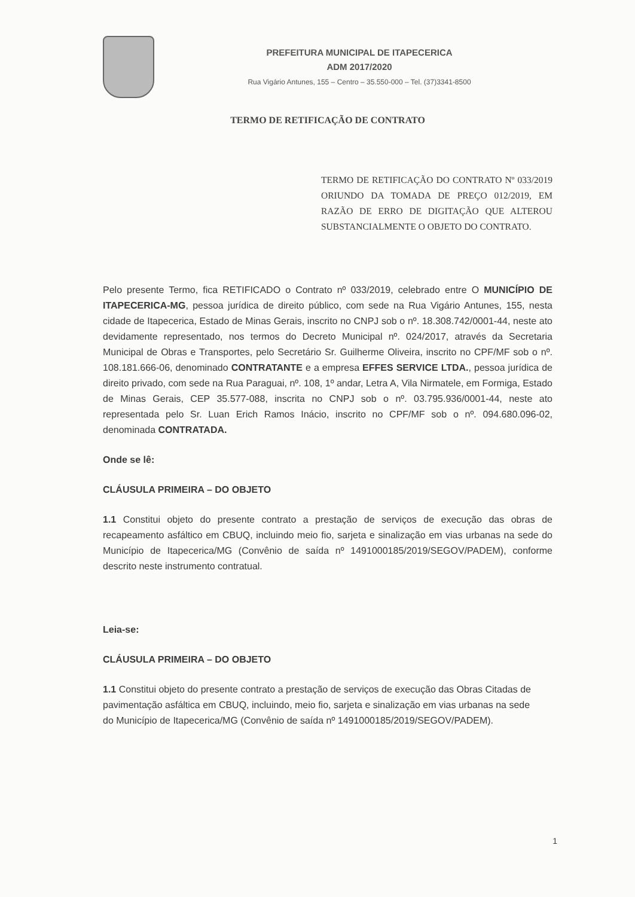PREFEITURA MUNICIPAL DE ITAPECERICA
ADM 2017/2020
Rua Vigário Antunes, 155 – Centro – 35.550-000 – Tel. (37)3341-8500
TERMO DE RETIFICAÇÃO DE CONTRATO
TERMO DE RETIFICAÇÃO DO CONTRATO Nº 033/2019 ORIUNDO DA TOMADA DE PREÇO 012/2019, EM RAZÃO DE ERRO DE DIGITAÇÃO QUE ALTEROU SUBSTANCIALMENTE O OBJETO DO CONTRATO.
Pelo presente Termo, fica RETIFICADO o Contrato nº 033/2019, celebrado entre O MUNICÍPIO DE ITAPECERICA-MG, pessoa jurídica de direito público, com sede na Rua Vigário Antunes, 155, nesta cidade de Itapecerica, Estado de Minas Gerais, inscrito no CNPJ sob o nº. 18.308.742/0001-44, neste ato devidamente representado, nos termos do Decreto Municipal nº. 024/2017, através da Secretaria Municipal de Obras e Transportes, pelo Secretário Sr. Guilherme Oliveira, inscrito no CPF/MF sob o nº. 108.181.666-06, denominado CONTRATANTE e a empresa EFFES SERVICE LTDA., pessoa jurídica de direito privado, com sede na Rua Paraguai, nº. 108, 1º andar, Letra A, Vila Nirmatele, em Formiga, Estado de Minas Gerais, CEP 35.577-088, inscrita no CNPJ sob o nº. 03.795.936/0001-44, neste ato representada pelo Sr. Luan Erich Ramos Inácio, inscrito no CPF/MF sob o nº. 094.680.096-02, denominada CONTRATADA.
Onde se lê:
CLÁUSULA PRIMEIRA – DO OBJETO
1.1 Constitui objeto do presente contrato a prestação de serviços de execução das obras de recapeamento asfáltico em CBUQ, incluindo meio fio, sarjeta e sinalização em vias urbanas na sede do Município de Itapecerica/MG (Convênio de saída nº 1491000185/2019/SEGOV/PADEM), conforme descrito neste instrumento contratual.
Leia-se:
CLÁUSULA PRIMEIRA – DO OBJETO
1.1 Constitui objeto do presente contrato a prestação de serviços de execução das Obras Citadas de pavimentação asfáltica em CBUQ, incluindo, meio fio, sarjeta e sinalização em vias urbanas na sede do Município de Itapecerica/MG (Convênio de saída nº 1491000185/2019/SEGOV/PADEM).
1